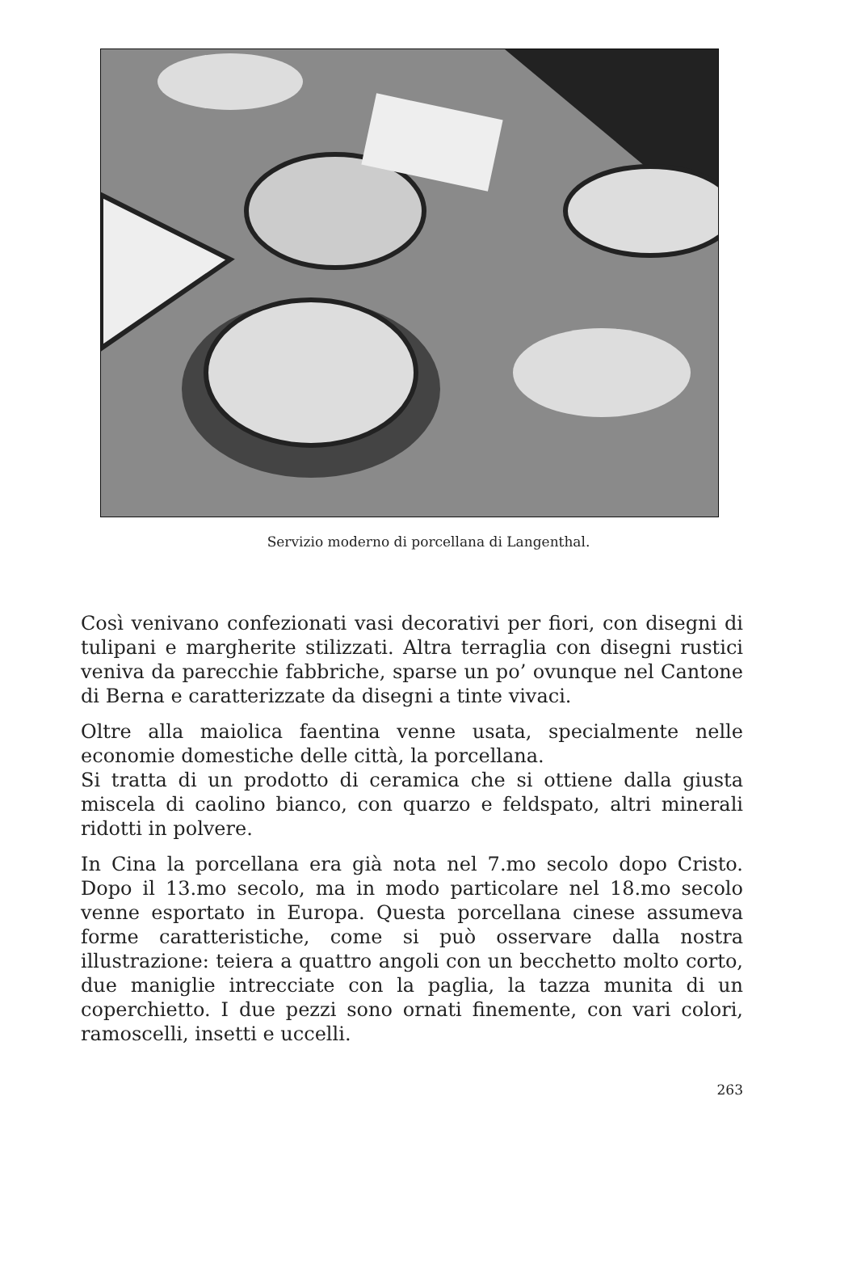Servizio moderno di porcellana di Langenthal.
Così venivano confezionati vasi decorativi per fiori, con disegni di tulipani e margherite stilizzati. Altra terraglia con disegni rustici veniva da parecchie fabbriche, sparse un po’ ovunque nel Cantone di Berna e caratterizzate da disegni a tinte vivaci.
Oltre alla maiolica faentina venne usata, specialmente nelle economie domestiche delle città, la porcellana.
Si tratta di un prodotto di ceramica che si ottiene dalla giusta miscela di caolino bianco, con quarzo e feldspato, altri minerali ridotti in polvere.
In Cina la porcellana era già nota nel 7.mo secolo dopo Cristo. Dopo il 13.mo secolo, ma in modo particolare nel 18.mo secolo venne esportato in Europa. Questa porcellana cinese assumeva forme caratteristiche, come si può osservare dalla nostra illustrazione: teiera a quattro angoli con un becchetto molto corto, due maniglie intrecciate con la paglia, la tazza munita di un coperchietto. I due pezzi sono ornati finemente, con vari colori, ramoscelli, insetti e uccelli.
263